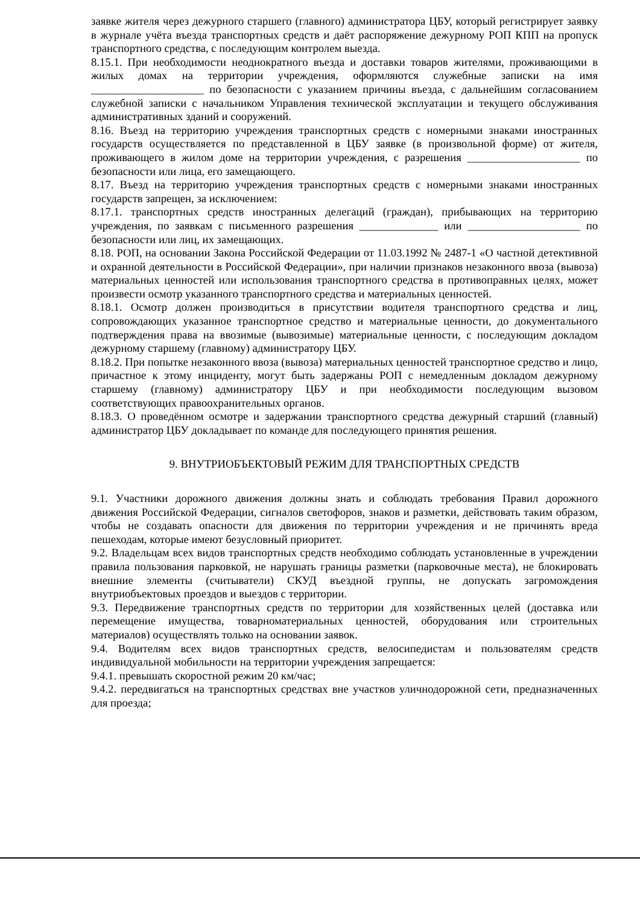заявке жителя через дежурного старшего (главного) администратора ЦБУ, который регистрирует заявку в журнале учёта въезда транспортных средств и даёт распоряжение дежурному РОП КПП на пропуск транспортного средства, с последующим контролем выезда.
8.15.1. При необходимости неоднократного въезда и доставки товаров жителями, проживающими в жилых домах на территории учреждения, оформляются служебные записки на имя ____________________ по безопасности с указанием причины въезда, с дальнейшим согласованием служебной записки с начальником Управления технической эксплуатации и текущего обслуживания административных зданий и сооружений.
8.16. Въезд на территорию учреждения транспортных средств с номерными знаками иностранных государств осуществляется по представленной в ЦБУ заявке (в произвольной форме) от жителя, проживающего в жилом доме на территории учреждения, с разрешения ____________________ по безопасности или лица, его замещающего.
8.17. Въезд на территорию учреждения транспортных средств с номерными знаками иностранных государств запрещен, за исключением:
8.17.1. транспортных средств иностранных делегаций (граждан), прибывающих на территорию учреждения, по заявкам с письменного разрешения ______________ или ____________________ по безопасности или лиц, их замещающих.
8.18. РОП, на основании Закона Российской Федерации от 11.03.1992 № 2487-1 «О частной детективной и охранной деятельности в Российской Федерации», при наличии признаков незаконного ввоза (вывоза) материальных ценностей или использования транспортного средства в противоправных целях, может произвести осмотр указанного транспортного средства и материальных ценностей.
8.18.1. Осмотр должен производиться в присутствии водителя транспортного средства и лиц, сопровождающих указанное транспортное средство и материальные ценности, до документального подтверждения права на ввозимые (вывозимые) материальные ценности, с последующим докладом дежурному старшему (главному) администратору ЦБУ.
8.18.2. При попытке незаконного ввоза (вывоза) материальных ценностей транспортное средство и лицо, причастное к этому инциденту, могут быть задержаны РОП с немедленным докладом дежурному старшему (главному) администратору ЦБУ и при необходимости последующим вызовом соответствующих правоохранительных органов.
8.18.3. О проведённом осмотре и задержании транспортного средства дежурный старший (главный) администратор ЦБУ докладывает по команде для последующего принятия решения.
9. ВНУТРИОБЪЕКТОВЫЙ РЕЖИМ ДЛЯ ТРАНСПОРТНЫХ СРЕДСТВ
9.1. Участники дорожного движения должны знать и соблюдать требования Правил дорожного движения Российской Федерации, сигналов светофоров, знаков и разметки, действовать таким образом, чтобы не создавать опасности для движения по территории учреждения и не причинять вреда пешеходам, которые имеют безусловный приоритет.
9.2. Владельцам всех видов транспортных средств необходимо соблюдать установленные в учреждении правила пользования парковкой, не нарушать границы разметки (парковочные места), не блокировать внешние элементы (считыватели) СКУД въездной группы, не допускать загромождения внутриобъектовых проездов и выездов с территории.
9.3. Передвижение транспортных средств по территории для хозяйственных целей (доставка или перемещение имущества, товарноматериальных ценностей, оборудования или строительных материалов) осуществлять только на основании заявок.
9.4. Водителям всех видов транспортных средств, велосипедистам и пользователям средств индивидуальной мобильности на территории учреждения запрещается:
9.4.1. превышать скоростной режим 20 км/час;
9.4.2. передвигаться на транспортных средствах вне участков уличнодорожной сети, предназначенных для проезда;